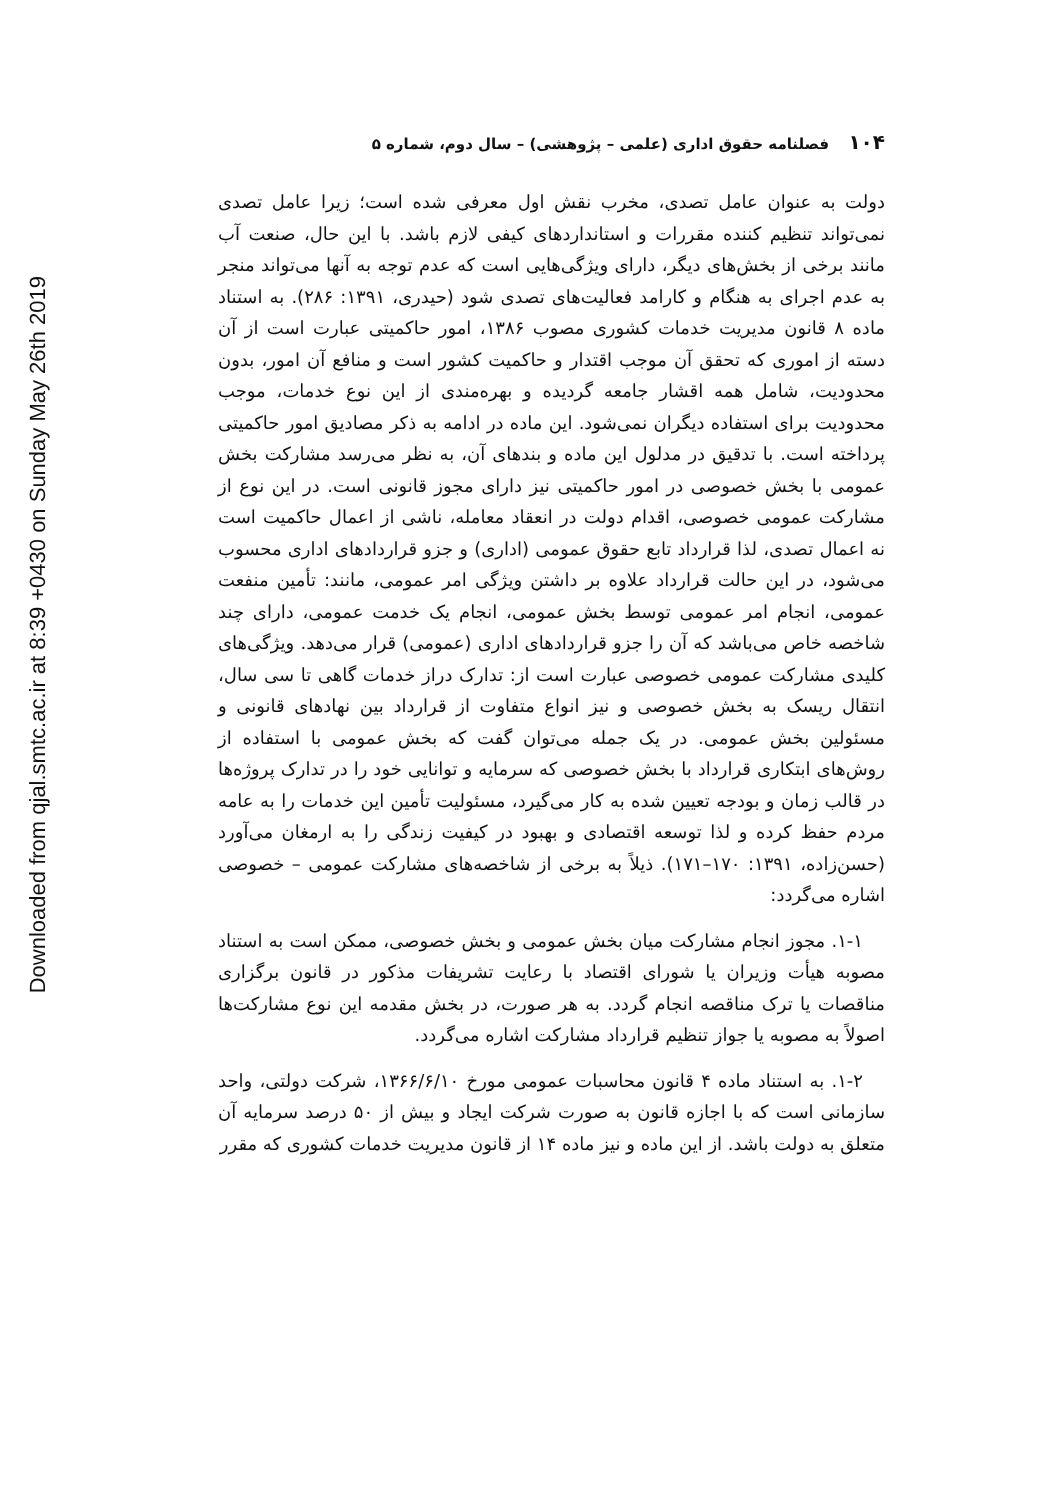Downloaded from qjal.smtc.ac.ir at 8:39 +0430 on Sunday May 26th 2019
۱۰۴ فصلنامه حقوق اداری (علمی – پژوهشی) – سال دوم، شماره ۵
دولت به عنوان عامل تصدی، مخرب نقش اول معرفی شده است؛ زیرا عامل تصدی نمی‌تواند تنظیم کننده مقررات و استانداردهای کیفی لازم باشد. با این حال، صنعت آب مانند برخی از بخش‌های دیگر، دارای ویژگی‌هایی است که عدم توجه به آنها می‌تواند منجر به عدم اجرای به هنگام و کارامد فعالیت‌های تصدی شود (حیدری، ۱۳۹۱: ۲۸۶). به استناد ماده ۸ قانون مدیریت خدمات کشوری مصوب ۱۳۸۶، امور حاکمیتی عبارت است از آن دسته از اموری که تحقق آن موجب اقتدار و حاکمیت کشور است و منافع آن امور، بدون محدودیت، شامل همه اقشار جامعه گردیده و بهره‌مندی از این نوع خدمات، موجب محدودیت برای استفاده دیگران نمی‌شود. این ماده در ادامه به ذکر مصادیق امور حاکمیتی پرداخته است. با تدقیق در مدلول این ماده و بندهای آن، به نظر می‌رسد مشارکت بخش عمومی با بخش خصوصی در امور حاکمیتی نیز دارای مجوز قانونی است. در این نوع از مشارکت عمومی خصوصی، اقدام دولت در انعقاد معامله، ناشی از اعمال حاکمیت است نه اعمال تصدی، لذا قرارداد تابع حقوق عمومی (اداری) و جزو قراردادهای اداری محسوب می‌شود، در این حالت قرارداد علاوه بر داشتن ویژگی امر عمومی، مانند: تأمین منفعت عمومی، انجام امر عمومی توسط بخش عمومی، انجام یک خدمت عمومی، دارای چند شاخصه خاص می‌باشد که آن را جزو قراردادهای اداری (عمومی) قرار می‌دهد. ویژگی‌های کلیدی مشارکت عمومی خصوصی عبارت است از: تدارک دراز خدمات گاهی تا سی سال، انتقال ریسک به بخش خصوصی و نیز انواع متفاوت از قرارداد بین نهادهای قانونی و مسئولین بخش عمومی. در یک جمله می‌توان گفت که بخش عمومی با استفاده از روش‌های ابتکاری قرارداد با بخش خصوصی که سرمایه و توانایی خود را در تدارک پروژه‌ها در قالب زمان و بودجه تعیین شده به کار می‌گیرد، مسئولیت تأمین این خدمات را به عامه مردم حفظ کرده و لذا توسعه اقتصادی و بهبود در کیفیت زندگی را به ارمغان می‌آورد (حسن‌زاده، ۱۳۹۱: ۱۷۰–۱۷۱). ذیلاً به برخی از شاخصه‌های مشارکت عمومی – خصوصی اشاره می‌گردد:
۱-۱. مجوز انجام مشارکت میان بخش عمومی و بخش خصوصی، ممکن است به استناد مصوبه هیأت وزیران یا شورای اقتصاد با رعایت تشریفات مذکور در قانون برگزاری مناقصات یا ترک مناقصه انجام گردد. به هر صورت، در بخش مقدمه این نوع مشارکت‌ها اصولاً به مصوبه یا جواز تنظیم قرارداد مشارکت اشاره می‌گردد.
۱-۲. به استناد ماده ۴ قانون محاسبات عمومی مورخ ۱۳۶۶/۶/۱۰، شرکت دولتی، واحد سازمانی است که با اجازه قانون به صورت شرکت ایجاد و بیش از ۵۰ درصد سرمایه آن متعلق به دولت باشد. از این ماده و نیز ماده ۱۴ از قانون مدیریت خدمات کشوری که مقرر